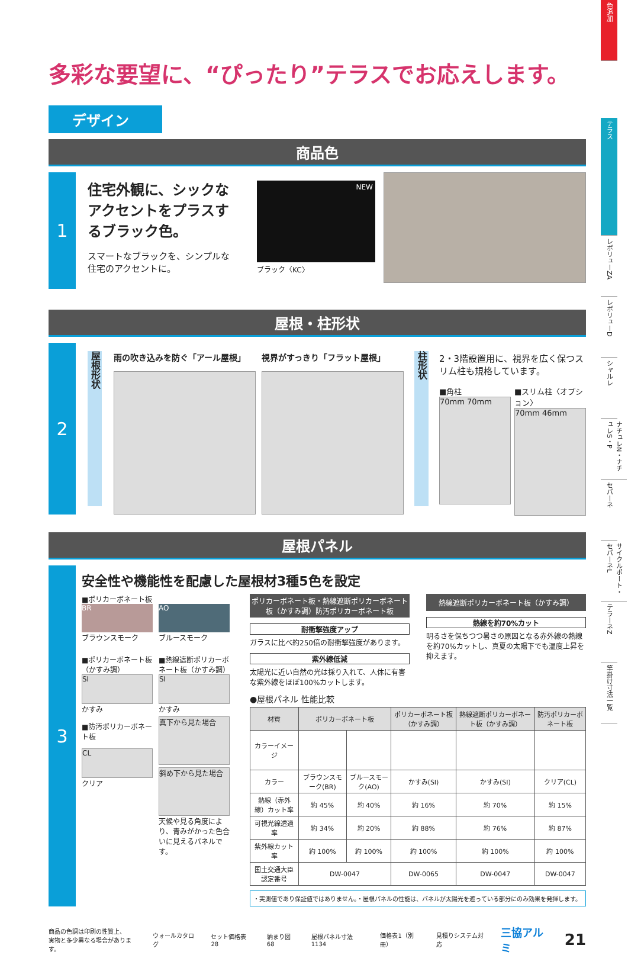色追加
テラス
レボリューZA
レボリューD
シャルレ
ナチュレN・ナチュレS・P
セパーネ
サイクルポート・セパーネL
テラーネZ
竿掛け寸法一覧
多彩な要望に、“ぴったり”テラスでお応えします。
デザイン
商品色
1
住宅外観に、シックなアクセントをプラスするブラック色。
スマートなブラックを、シンプルな住宅のアクセントに。
NEW
ブラック〈KC〉
屋根・柱形状
2
屋根形状
雨の吹き込みを防ぐ「アール屋根」 視界がすっきり「フラット屋根」
柱形状
2・3階設置用に、視界を広く保つスリム柱も規格しています。
■角柱
70mm 70mm
■スリム柱〈オプション〉
70mm 46mm
屋根パネル
3
安全性や機能性を配慮した屋根材3種5色を設定
■ポリカーボネート板
BR
ブラウンスモーク
AO
ブルースモーク
■ポリカーボネート板（かすみ調）
SI
かすみ
■防汚ポリカーボネート板
CL
クリア
■熱線遮断ポリカーボネート板（かすみ調）
SI
かすみ
真下から見た場合
斜め下から見た場合
天候や見る角度により、青みがかった色合いに見えるパネルです。
ポリカーボネート板・熱線遮断ポリカーボネート板（かすみ調）防汚ポリカーボネート板
耐衝撃強度アップ
ガラスに比べ約250倍の耐衝撃強度があります。
紫外線低減
太陽光に近い自然の光は採り入れて、人体に有害な紫外線をほぼ100%カットします。
熱線遮断ポリカーボネート板（かすみ調）
熱線を約70%カット
明るさを保ちつつ暑さの原因となる赤外線の熱線を約70%カットし、真夏の太陽下でも温度上昇を抑えます。
●屋根パネル 性能比較
| 材質 | ポリカーボネート板 | | ポリカーボネート板（かすみ調） | 熱線遮断ポリカーボネート板（かすみ調） | 防汚ポリカーボネート板 |
| --- | --- | --- | --- | --- | --- |
| カラーイメージ | | | | | |
| カラー | ブラウンスモーク(BR) | ブルースモーク(AO) | かすみ(SI) | かすみ(SI) | クリア(CL) |
| 熱線（赤外線）カット率 | 約 45% | 約 40% | 約 16% | 約 70% | 約 15% |
| 可視光線透過率 | 約 34% | 約 20% | 約 88% | 約 76% | 約 87% |
| 紫外線カット率 | 約 100% | 約 100% | 約 100% | 約 100% | 約 100% |
| 国土交通大臣認定番号 | DW-0047 | | DW-0065 | DW-0047 | DW-0047 |
・実測値であり保証値ではありません。・屋根パネルの性能は、パネルが太陽光を遮っている部分にのみ効果を発揮します。
商品の色調は印刷の性質上、
実物と多少異なる場合があります。
ウォールカタログ セット価格表 28 納まり図 68 屋根パネル寸法 1134 価格表1（別冊） 見積りシステム対応
三協アルミ
21